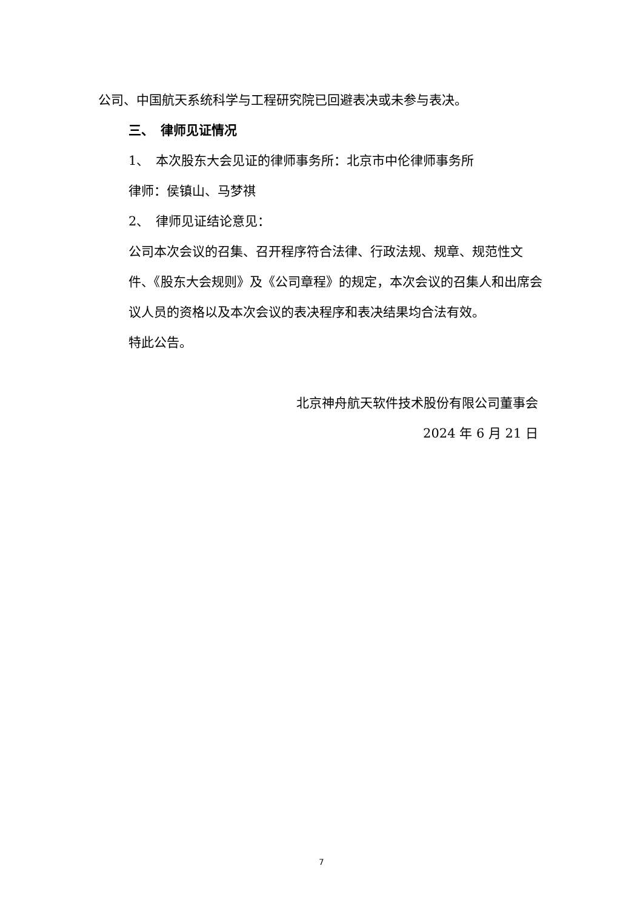公司、中国航天系统科学与工程研究院已回避表决或未参与表决。
三、　律师见证情况
1、　本次股东大会见证的律师事务所：北京市中伦律师事务所
律师：侯镇山、马梦祺
2、　律师见证结论意见：
公司本次会议的召集、召开程序符合法律、行政法规、规章、规范性文件、《股东大会规则》及《公司章程》的规定，本次会议的召集人和出席会议人员的资格以及本次会议的表决程序和表决结果均合法有效。
特此公告。
北京神舟航天软件技术股份有限公司董事会
2024 年 6 月 21 日
7